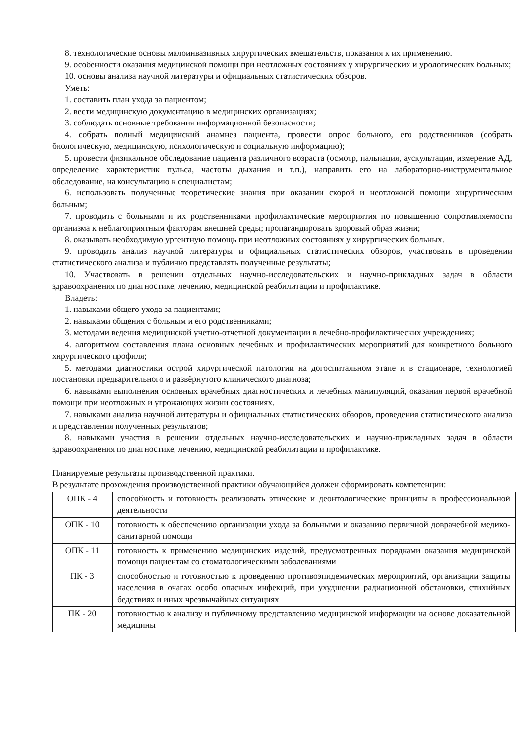8. технологические основы малоинвазивных хирургических вмешательств, показания к их применению.
9. особенности оказания медицинской помощи при неотложных состояниях у хирургических и урологических больных;
10. основы анализа научной литературы и официальных статистических обзоров.
Уметь:
1. составить план ухода за пациентом;
2. вести медицинскую документацию в медицинских организациях;
3. соблюдать основные требования информационной безопасности;
4. собрать полный медицинский анамнез пациента, провести опрос больного, его родственников (собрать биологическую, медицинскую, психологическую и социальную информацию);
5. провести физикальное обследование пациента различного возраста (осмотр, пальпация, аускультация, измерение АД, определение характеристик пульса, частоты дыхания и т.п.), направить его на лабораторно-инструментальное обследование, на консультацию к специалистам;
6. использовать полученные теоретические знания при оказании скорой и неотложной помощи хирургическим больным;
7. проводить с больными и их родственниками профилактические мероприятия по повышению сопротивляемости организма к неблагоприятным факторам внешней среды; пропагандировать здоровый образ жизни;
8. оказывать необходимую ургентную помощь при неотложных состояниях у хирургических больных.
9. проводить анализ научной литературы и официальных статистических обзоров, участвовать в проведении статистического анализа и публично представлять полученные результаты;
10. Участвовать в решении отдельных научно-исследовательских и научно-прикладных задач в области здравоохранения по диагностике, лечению, медицинской реабилитации и профилактике.
Владеть:
1. навыками общего ухода за пациентами;
2. навыками общения с больным и его родственниками;
3. методами ведения медицинской учетно-отчетной документации в лечебно-профилактических учреждениях;
4. алгоритмом составления плана основных лечебных и профилактических мероприятий для конкретного больного хирургического профиля;
5. методами диагностики острой хирургической патологии на догоспитальном этапе и в стационаре, технологией постановки предварительного и развёрнутого клинического диагноза;
6. навыками выполнения основных врачебных диагностических и лечебных манипуляций, оказания первой врачебной помощи при неотложных и угрожающих жизни состояниях.
7. навыками анализа научной литературы и официальных статистических обзоров, проведения статистического анализа и представления полученных результатов;
8. навыками участия в решении отдельных научно-исследовательских и научно-прикладных задач в области здравоохранения по диагностике, лечению, медицинской реабилитации и профилактике.
Планируемые результаты производственной практики.
В результате прохождения производственной практики обучающийся должен сформировать компетенции:
| ОПК - 4 | способность и готовность реализовать этические и деонтологические принципы в профессиональной деятельности |
| ОПК - 10 | готовность к обеспечению организации ухода за больными и оказанию первичной доврачебной медико-санитарной помощи |
| ОПК - 11 | готовность к применению медицинских изделий, предусмотренных порядками оказания медицинской помощи пациентам со стоматологическими заболеваниями |
| ПК - 3 | способностью и готовностью к проведению противоэпидемических мероприятий, организации защиты населения в очагах особо опасных инфекций, при ухудшении радиационной обстановки, стихийных бедствиях и иных чрезвычайных ситуациях |
| ПК - 20 | готовностью к анализу и публичному представлению медицинской информации на основе доказательной медицины |